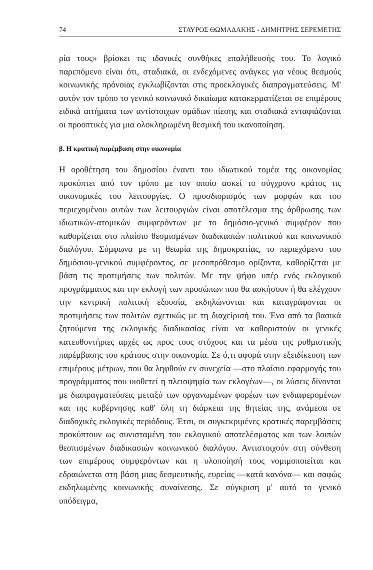74 ΣΤΑΥΡΟΣ ΘΩΜΑΔΑΚΗΣ - ΔΗΜΗΤΡΗΣ ΣΕΡΕΜΕΤΗΣ
ρία τους» βρίσκει τις ιδανικές συνθήκες επαλήθευσής του. Το λογικό παρεπόμενο είναι ότι, σταδιακά, οι ενδεχόμενες ανάγκες για νέους θεσμούς κοινωνικής πρόνοιας εγκλωβίζονται στις προεκλογικές διαπραγματεύσεις. Μ' αυτόν τον τρόπο το γενικό κοινωνικό δικαίωμα κατακερματίζεται σε επιμέρους ειδικά αιτήματα των αντίστοιχων ομάδων πίεσης και σταδιακά ενταφιάζονται οι προοπτικές για μια ολοκληρωμένη θεσμική του ικανοποίηση.
β. Η κρατική παρέμβαση στην οικονομία
Η οροθέτηση του δημοσίου έναντι του ιδιωτικού τομέα της οικονομίας προκύπτει από τον τρόπο με τον οποίο ασκεί το σύγχρονο κράτος τις οικονομικές του λειτουργίες. Ο προσδιορισμός των μορφών και του περιεχομένου αυτών των λειτουργιών είναι αποτέλεσμα της άρθρωσης των ιδιωτικών-ατομικών συμφερόντων με το δημόσιο-γενικό συμφέρον που καθορίζεται στο πλαίσιο θεσμισμένων διαδικασιών πολιτικού και κοινωνικού διαλόγου. Σύμφωνα με τη θεωρία της δημοκρατίας, το περιεχόμενο του δημόσιου-γενικού συμφέροντος, σε μεσοπρόθεσμο ορίζοντα, καθορίζεται με βάση τις προτιμήσεις των πολιτών. Με την ψήφο υπέρ ενός εκλογικού προγράμματος και την εκλογή των προσώπων που θα ασκήσουν ή θα ελέγχουν την κεντρική πολιτική εξουσία, εκδηλώνονται και καταγράφονται οι προτιμήσεις των πολιτών σχετικώς με τη διαχείρισή του. Ένα από τα βασικά ζητούμενα της εκλογικής διαδικασίας είναι να καθοριστούν οι γενικές κατευθυντήριες αρχές ως προς τους στόχους και τα μέσα της ρυθμιστικής παρέμβασης του κράτους στην οικονομία. Σε ό,τι αφορά στην εξειδίκευση των επιμέρους μέτρων, που θα ληφθούν εν συνεχεία —στο πλαίσιο εφαρμογής του προγράμματος που υιοθετεί η πλειοψηφία των εκλογέων—, οι λύσεις δίνονται με διαπραγματεύσεις μεταξύ των οργανωμένων φορέων των ενδιαφερομένων και της κυβέρνησης καθ' όλη τη διάρκεια της θητείας της, ανάμεσα σε διαδοχικές εκλογικές περιόδους. Έτσι, οι συγκεκριμένες κρατικές παρεμβάσεις προκύπτουν ως συνισταμένη του εκλογικού αποτελέσματος και των λοιπών θεσπισμένων διαδικασιών κοινωνικού διαλόγου. Αντιστοιχούν στη σύνθεση των επιμέρους συμφερόντων και η υλοποίησή τους νομιμοποιείται και εδραιώνεται στη βάση μιας δεσμευτικής, ευρείας —κατά κανόνα— και σαφώς εκδηλωμένης κοινωνικής συναίνεσης. Σε σύγκριση μ' αυτό το γενικό υπόδειγμα,